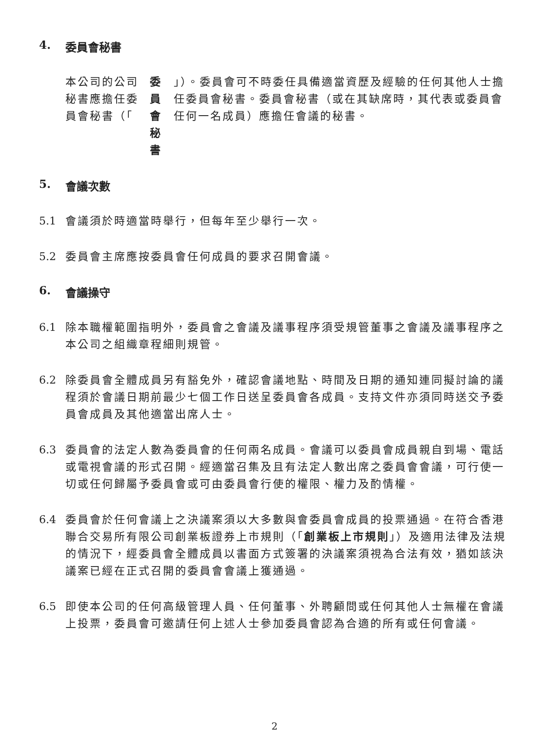4. 委員會秘書
本公司的公司秘書應擔任委員會秘書（「 委員會秘書 」）。委員會可不時委任具備適當資歷及經驗的任何其他人士擔任委員會秘書。委員會秘書（或在其缺席時，其代表或委員會任何一名成員）應擔任會議的秘書。
5. 會議次數
5.1 會議須於時適當時舉行，但每年至少舉行一次。
5.2 委員會主席應按委員會任何成員的要求召開會議。
6. 會議操守
6.1 除本職權範圍指明外，委員會之會議及議事程序須受規管董事之會議及議事程序之本公司之組織章程細則規管。
6.2 除委員會全體成員另有豁免外，確認會議地點、時間及日期的通知連同擬討論的議程須於會議日期前最少七個工作日送呈委員會各成員。支持文件亦須同時送交予委員會成員及其他適當出席人士。
6.3 委員會的法定人數為委員會的任何兩名成員。會議可以委員會成員親自到場、電話或電視會議的形式召開。經適當召集及且有法定人數出席之委員會會議，可行使一切或任何歸屬予委員會或可由委員會行使的權限、權力及酌情權。
6.4 委員會於任何會議上之決議案須以大多數與會委員會成員的投票通過。在符合香港聯合交易所有限公司創業板證券上市規則（「創業板上市規則」）及適用法律及法規的情況下，經委員會全體成員以書面方式簽署的決議案須視為合法有效，猶如該決議案已經在正式召開的委員會會議上獲通過。
6.5 即使本公司的任何高級管理人員、任何董事、外聘顧問或任何其他人士無權在會議上投票，委員會可邀請任何上述人士參加委員會認為合適的所有或任何會議。
2